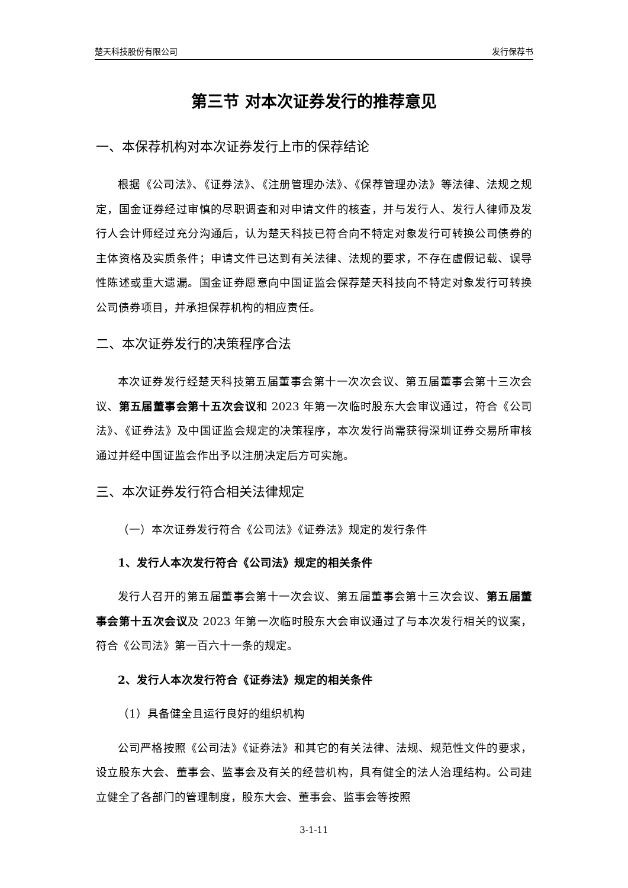楚天科技股份有限公司 发行保荐书
第三节 对本次证券发行的推荐意见
一、本保荐机构对本次证券发行上市的保荐结论
根据《公司法》、《证券法》、《注册管理办法》、《保荐管理办法》等法律、法规之规定，国金证券经过审慎的尽职调查和对申请文件的核查，并与发行人、发行人律师及发行人会计师经过充分沟通后，认为楚天科技已符合向不特定对象发行可转换公司债券的主体资格及实质条件；申请文件已达到有关法律、法规的要求，不存在虚假记载、误导性陈述或重大遗漏。国金证券愿意向中国证监会保荐楚天科技向不特定对象发行可转换公司债券项目，并承担保荐机构的相应责任。
二、本次证券发行的决策程序合法
本次证券发行经楚天科技第五届董事会第十一次次会议、第五届董事会第十三次会议、第五届董事会第十五次会议和 2023 年第一次临时股东大会审议通过，符合《公司法》、《证券法》及中国证监会规定的决策程序，本次发行尚需获得深圳证券交易所审核通过并经中国证监会作出予以注册决定后方可实施。
三、本次证券发行符合相关法律规定
（一）本次证券发行符合《公司法》《证券法》规定的发行条件
1、发行人本次发行符合《公司法》规定的相关条件
发行人召开的第五届董事会第十一次会议、第五届董事会第十三次会议、第五届董事会第十五次会议及 2023 年第一次临时股东大会审议通过了与本次发行相关的议案，符合《公司法》第一百六十一条的规定。
2、发行人本次发行符合《证券法》规定的相关条件
（1）具备健全且运行良好的组织机构
公司严格按照《公司法》《证券法》和其它的有关法律、法规、规范性文件的要求，设立股东大会、董事会、监事会及有关的经营机构，具有健全的法人治理结构。公司建立健全了各部门的管理制度，股东大会、董事会、监事会等按照
3-1-11